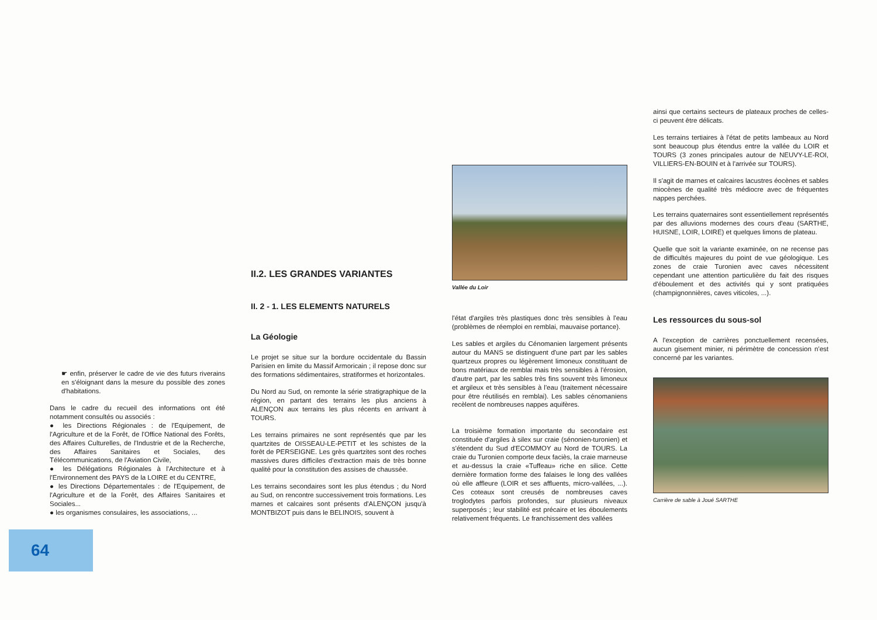☛ enfin, préserver le cadre de vie des futurs riverains en s'éloignant dans la mesure du possible des zones d'habitations.
Dans le cadre du recueil des informations ont été notamment consultés ou associés :
● les Directions Régionales : de l'Equipement, de l'Agriculture et de la Forêt, de l'Office National des Forêts, des Affaires Culturelles, de l'Industrie et de la Recherche, des Affaires Sanitaires et Sociales, des Télécommunications, de l'Aviation Civile,
● les Délégations Régionales à l'Architecture et à l'Environnement des PAYS de la LOIRE et du CENTRE,
● les Directions Départementales : de l'Equipement, de l'Agriculture et de la Forêt, des Affaires Sanitaires et Sociales...
● les organismes consulaires, les associations, ...
II.2. LES GRANDES VARIANTES
II. 2 - 1. LES ELEMENTS NATURELS
La Géologie
Le projet se situe sur la bordure occidentale du Bassin Parisien en limite du Massif Armoricain ; il repose donc sur des formations sédimentaires, stratiformes et horizontales.
Du Nord au Sud, on remonte la série stratigraphique de la région, en partant des terrains les plus anciens à ALENÇON aux terrains les plus récents en arrivant à TOURS.
Les terrains primaires ne sont représentés que par les quartzites de OISSEAU-LE-PETIT et les schistes de la forêt de PERSEIGNE. Les grès quartzites sont des roches massives dures difficiles d'extraction mais de très bonne qualité pour la constitution des assises de chaussée.
Les terrains secondaires sont les plus étendus ; du Nord au Sud, on rencontre successivement trois formations. Les marnes et calcaires sont présents d'ALENÇON jusqu'à MONTBIZOT puis dans le BELINOIS, souvent à
Vallée du Loir
l'état d'argiles très plastiques donc très sensibles à l'eau (problèmes de réemploi en remblai, mauvaise portance).
Les sables et argiles du Cénomanien largement présents autour du MANS se distinguent d'une part par les sables quartzeux propres ou légèrement limoneux constituant de bons matériaux de remblai mais très sensibles à l'érosion, d'autre part, par les sables très fins souvent très limoneux et argileux et très sensibles à l'eau (traitement nécessaire pour être réutilisés en remblai). Les sables cénomaniens recèlent de nombreuses nappes aquifères.
La troisième formation importante du secondaire est constituée d'argiles à silex sur craie (sénonien-turonien) et s'étendent du Sud d'ECOMMOY au Nord de TOURS. La craie du Turonien comporte deux faciès, la craie marneuse et au-dessus la craie «Tuffeau» riche en silice. Cette dernière formation forme des falaises le long des vallées où elle affleure (LOIR et ses affluents, micro-vallées, ...). Ces coteaux sont creusés de nombreuses caves troglodytes parfois profondes, sur plusieurs niveaux superposés ; leur stabilité est précaire et les éboulements relativement fréquents. Le franchissement des vallées
ainsi que certains secteurs de plateaux proches de celles-ci peuvent être délicats.
Les terrains tertiaires à l'état de petits lambeaux au Nord sont beaucoup plus étendus entre la vallée du LOIR et TOURS (3 zones principales autour de NEUVY-LE-ROI, VILLIERS-EN-BOUIN et à l'arrivée sur TOURS).
Il s'agit de marnes et calcaires lacustres éocènes et sables miocènes de qualité très médiocre avec de fréquentes nappes perchées.
Les terrains quaternaires sont essentiellement représentés par des alluvions modernes des cours d'eau (SARTHE, HUISNE, LOIR, LOIRE) et quelques limons de plateau.
Quelle que soit la variante examinée, on ne recense pas de difficultés majeures du point de vue géologique. Les zones de craie Turonien avec caves nécessitent cependant une attention particulière du fait des risques d'éboulement et des activités qui y sont pratiquées (champignonnières, caves viticoles, ...).
Les ressources du sous-sol
A l'exception de carrières ponctuellement recensées, aucun gisement minier, ni périmètre de concession n'est concerné par les variantes.
Carrière de sable à Joué SARTHE
64